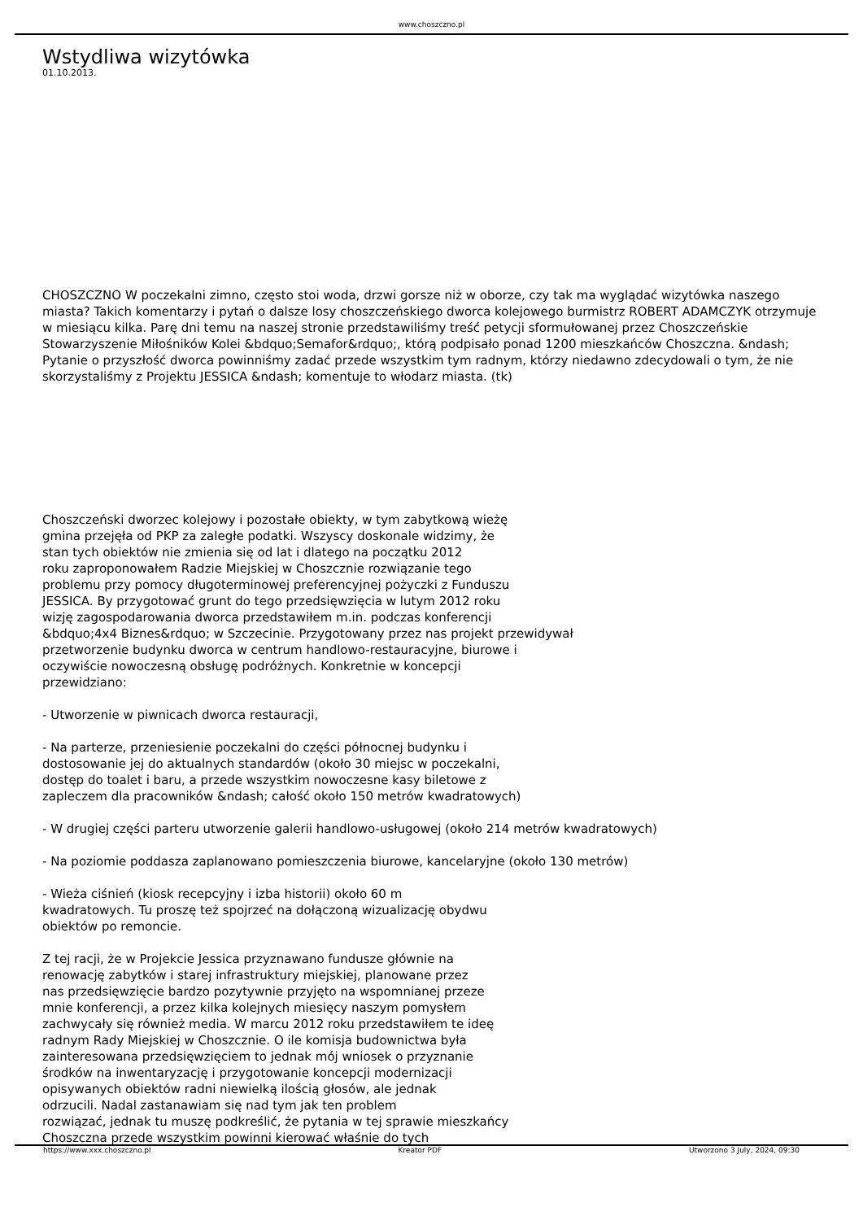www.choszczno.pl
Wstydliwa wizytówka
01.10.2013.
CHOSZCZNO W poczekalni zimno, często stoi woda, drzwi gorsze niż w oborze, czy tak ma wyglądać wizytówka naszego miasta? Takich komentarzy i pytań o dalsze losy choszczeńskiego dworca kolejowego burmistrz ROBERT ADAMCZYK otrzymuje w miesiącu kilka. Parę dni temu na naszej stronie przedstawiliśmy treść petycji sformułowanej przez Choszczeńskie Stowarzyszenie Miłośników Kolei &bdquo;Semafor&rdquo;, którą podpisało ponad 1200 mieszkańców Choszczna. &ndash; Pytanie o przyszłość dworca powinniśmy zadać przede wszystkim tym radnym, którzy niedawno zdecydowali o tym, że nie skorzystaliśmy z Projektu JESSICA &ndash; komentuje to włodarz miasta. (tk)
Choszczeński dworzec kolejowy i pozostałe obiekty, w tym zabytkową wieżę
gmina przejęła od PKP za zaległe podatki. Wszyscy doskonale widzimy, że
stan tych obiektów nie zmienia się od lat i dlatego na początku 2012
roku zaproponowałem Radzie Miejskiej w Choszcznie rozwiązanie tego
problemu przy pomocy długoterminowej preferencyjnej pożyczki z Funduszu
JESSICA. By przygotować grunt do tego przedsięwzięcia w lutym 2012 roku
wizję zagospodarowania dworca przedstawiłem m.in. podczas konferencji
&bdquo;4x4 Biznes&rdquo; w Szczecinie. Przygotowany przez nas projekt przewidywał
przetworzenie budynku dworca w centrum handlowo-restauracyjne, biurowe i
oczywiście nowoczesną obsługę podróżnych. Konkretnie w koncepcji
przewidziano:
- Utworzenie w piwnicach dworca restauracji,
- Na parterze, przeniesienie poczekalni do części północnej budynku i
dostosowanie jej do aktualnych standardów (około 30 miejsc w poczekalni,
dostęp do toalet i baru, a przede wszystkim nowoczesne kasy biletowe z
zapleczem dla pracowników &ndash; całość około 150 metrów kwadratowych)
- W drugiej części parteru utworzenie galerii handlowo-usługowej (około 214 metrów kwadratowych)
- Na poziomie poddasza zaplanowano pomieszczenia biurowe, kancelaryjne (około 130 metrów)
- Wieża ciśnień (kiosk recepcyjny i izba historii) około 60 m
kwadratowych. Tu proszę też spojrzeć na dołączoną wizualizację obydwu
obiektów po remoncie.
Z tej racji, że w Projekcie Jessica przyznawano fundusze głównie na
renowację zabytków i starej infrastruktury miejskiej, planowane przez
nas przedsięwzięcie bardzo pozytywnie przyjęto na wspomnianej przeze
mnie konferencji, a przez kilka kolejnych miesięcy naszym pomysłem
zachwycały się również media. W marcu 2012 roku przedstawiłem te ideę
radnym Rady Miejskiej w Choszcznie. O ile komisja budownictwa była
zainteresowana przedsięwzięciem to jednak mój wniosek o przyznanie
środków na inwentaryzację i przygotowanie koncepcji modernizacji
opisywanych obiektów radni niewielką ilością głosów, ale jednak
odrzucili. Nadal zastanawiam się nad tym jak ten problem
rozwiązać, jednak tu muszę podkreślić, że pytania w tej sprawie mieszkańcy
Choszczna przede wszystkim powinni kierować właśnie do tych
https://www.xxx.choszczno.pl Kreator PDF Utworzono 3 July, 2024, 09:30